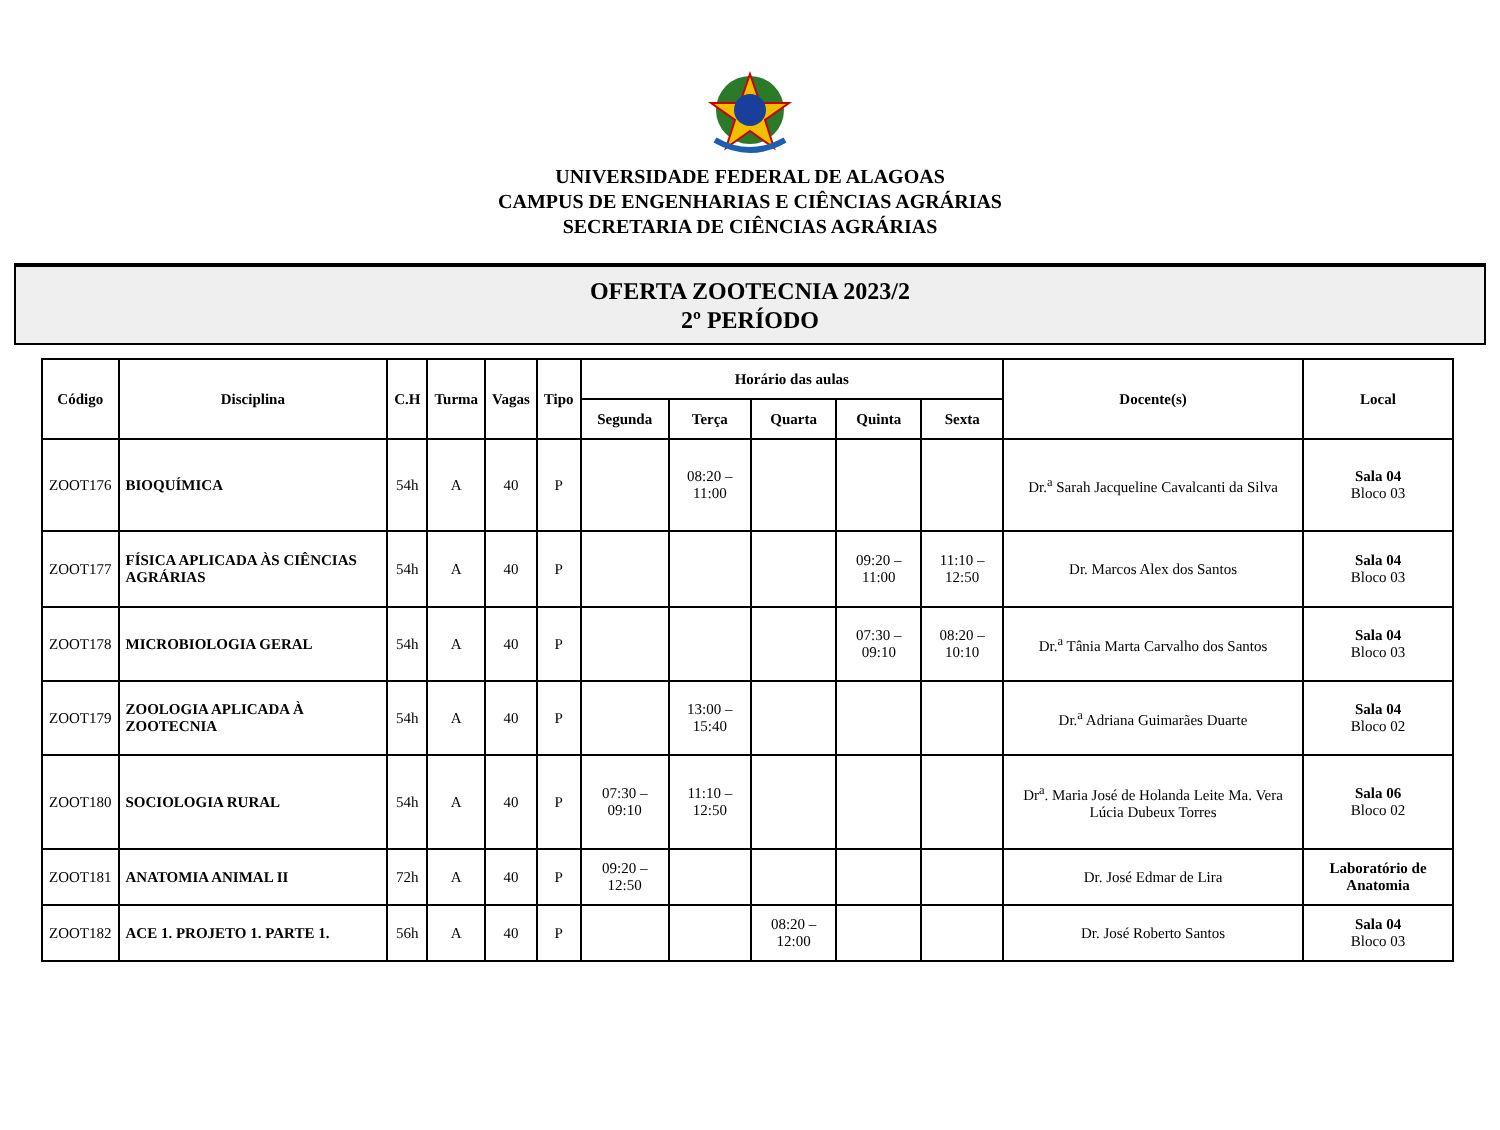UNIVERSIDADE FEDERAL DE ALAGOAS
CAMPUS DE ENGENHARIAS E CIÊNCIAS AGRÁRIAS
SECRETARIA DE CIÊNCIAS AGRÁRIAS
OFERTA ZOOTECNIA 2023/2
2º PERÍODO
| Código | Disciplina | C.H | Turma | Vagas | Tipo | Horário das aulas | | | | | Docente(s) | Local |
| --- | --- | --- | --- | --- | --- | --- | --- | --- | --- | --- | --- | --- |
| | | | | | | Segunda | Terça | Quarta | Quinta | Sexta | | |
| ZOOT176 | BIOQUÍMICA | 54h | A | 40 | P | | 08:20 – 11:00 | | | | Dr.<sup>a</sup> Sarah Jacqueline Cavalcanti da Silva | Sala 04 Bloco 03 |
| ZOOT177 | FÍSICA APLICADA ÀS CIÊNCIAS AGRÁRIAS | 54h | A | 40 | P | | | | 09:20 – 11:00 | 11:10 – 12:50 | Dr. Marcos Alex dos Santos | Sala 04 Bloco 03 |
| ZOOT178 | MICROBIOLOGIA GERAL | 54h | A | 40 | P | | | | 07:30 – 09:10 | 08:20 – 10:10 | Dr.<sup>a</sup> Tânia Marta Carvalho dos Santos | Sala 04 Bloco 03 |
| ZOOT179 | ZOOLOGIA APLICADA À ZOOTECNIA | 54h | A | 40 | P | | 13:00 – 15:40 | | | | Dr.<sup>a</sup> Adriana Guimarães Duarte | Sala 04 Bloco 02 |
| ZOOT180 | SOCIOLOGIA RURAL | 54h | A | 40 | P | 07:30 – 09:10 | 11:10 – 12:50 | | | | Dr<sup>a</sup>. Maria José de Holanda Leite Ma. Vera Lúcia Dubeux Torres | Sala 06 Bloco 02 |
| ZOOT181 | ANATOMIA ANIMAL II | 72h | A | 40 | P | 09:20 – 12:50 | | | | | Dr. José Edmar de Lira | Laboratório de Anatomia |
| ZOOT182 | ACE 1. PROJETO 1. PARTE 1. | 56h | A | 40 | P | | | 08:20 – 12:00 | | | Dr. José Roberto Santos | Sala 04 Bloco 03 |